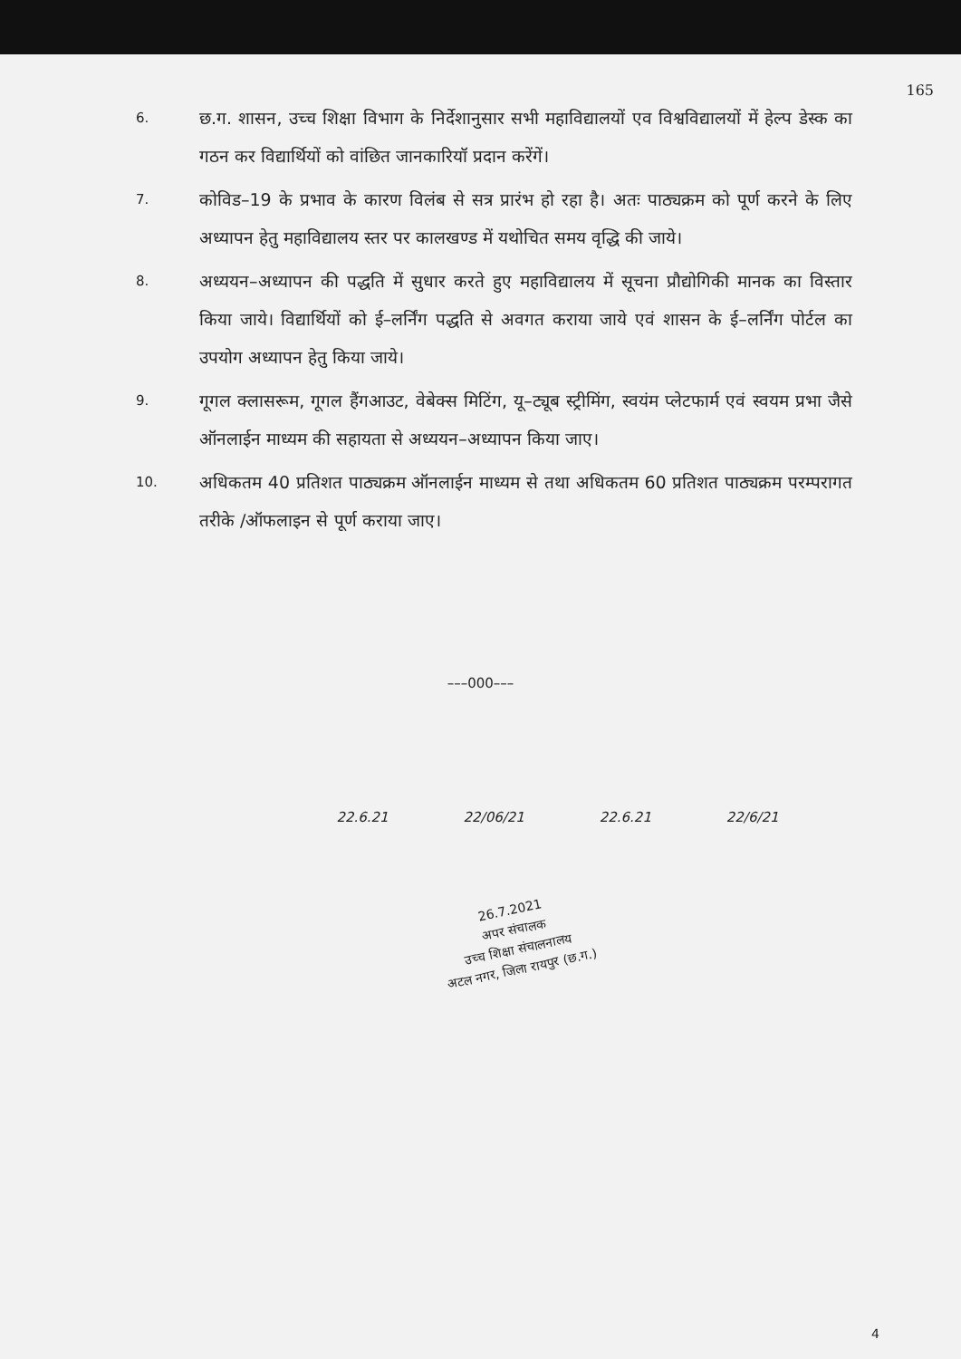165
6.
छ.ग. शासन, उच्च शिक्षा विभाग के निर्देशानुसार सभी महाविद्यालयों एव विश्वविद्यालयों में हेल्प डेस्क का गठन कर विद्यार्थियों को वांछित जानकारियॉ प्रदान करेंगें।
7.
कोविड–19 के प्रभाव के कारण विलंब से सत्र प्रारंभ हो रहा है। अतः पाठ्यक्रम को पूर्ण करने के लिए अध्यापन हेतु महाविद्यालय स्तर पर कालखण्ड में यथोचित समय वृद्धि की जाये।
8.
अध्ययन–अध्यापन की पद्धति में सुधार करते हुए महाविद्यालय में सूचना प्रौद्योगिकी मानक का विस्तार किया जाये। विद्यार्थियों को ई–लर्निंग पद्धति से अवगत कराया जाये एवं शासन के ई–लर्निंग पोर्टल का उपयोग अध्यापन हेतु किया जाये।
9.
गूगल क्लासरूम, गूगल हैंगआउट, वेबेक्स मिटिंग, यू–ट्यूब स्ट्रीमिंग, स्वयंम प्लेटफार्म एवं स्वयम प्रभा जैसे ऑनलाईन माध्यम की सहायता से अध्ययन–अध्यापन किया जाए।
10.
अधिकतम 40 प्रतिशत पाठ्यक्रम ऑनलाईन माध्यम से तथा अधिकतम 60 प्रतिशत पाठ्यक्रम परम्परागत तरीके /ऑफलाइन से पूर्ण कराया जाए।
–––000–––
22.6.21 22/06/21 22.6.21 22/6/21
26.7.2021
अपर संचालक
उच्च शिक्षा संचालनालय
अटल नगर, जिला रायपुर (छ.ग.)
4